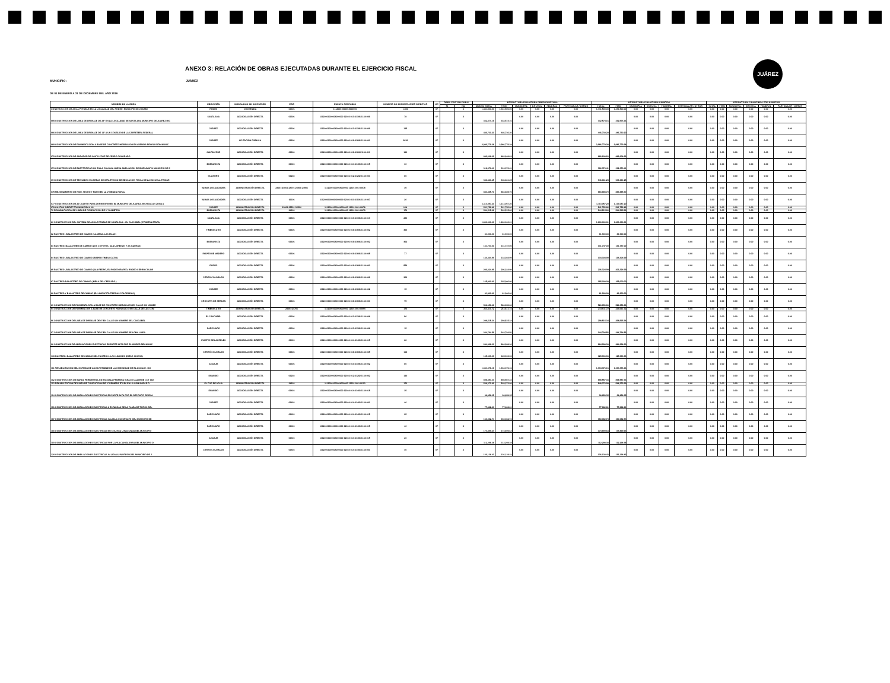ANEXO 3: RELACIÓN DE OBRAS EJECUTADAS DURANTE EL EJERCICIO FISCAL
MUNICIPIO: JUÁREZ
DE 01 DE ENERO A 31 DE DICIEMBRE DEL AÑO 2019
JUÁREZ
| NOMBRE DE LA OBRA | UBICACIÓN | MODALIDAD DE EJECUCIÓN | COG | CUENTA CONTABLE | NÚMERO DE BENEFICIARIOS DIRECTAS | UR | OBRA CAPITALIZABLE | | ESTRUCTURA FINANCIERA PRESUPUESTADA | | | | | | ESTRUCTURA FINANCIERA EJERCIDA | | | | | | ESTRUCTURA FINANCIERA POR EJERCER | | | | | |
| --- | --- | --- | --- | --- | --- | --- | --- | --- | --- | --- | --- | --- | --- | --- | --- | --- | --- | --- | --- | --- | --- | --- | --- | --- | --- | --- |
| | | | | | | | SI | NO | MONTO TOTAL | FISM | MUNICIPAL | ESTATAL | FEDERAL | PARTICULAR / OTROS | TOTAL | FISM | MUNICIPAL | ESTATAL | FEDERAL | PARTICULAR / OTROS | TOTAL | FISM | MUNICIPAL | ESTATAL | FEDERAL | PARTICULAR / OTROS |
| CONSTRUCCION DE AGUA POTABLE EN LA LOCALIDAD DEL RODEO, MUNICIPIO DE JUAREZ | RODEO | CONVENIDA | 61306 | 11120001000004000000 | 1,500 | 07 | | X | 1,441,500.00 | 1,441,500.00 | 0.00 | 0.00 | 0.00 | 0.00 | 1,441,500.00 | 1,441,500.00 | 0.00 | 0.00 | 0.00 | 0.00 | 0.00 | 0.00 | 0.00 | 0.00 | 0.00 | 0.00 |
| 065 CONSTRUCCION DE LINEA DE DRENAJE DE 24" EN LA LOCALIDAD DE SANTA ANA MUNICIPIO DE JUAREZ MIC | SANTA ANA | ADJUDICACIÓN DIRECTA | 61306 | 11120001000004000000 12303-013-61306 1134-006 | 78 | 07 | | X | 332,574.16 | 332,574.16 | 0.00 | 0.00 | 0.00 | 0.00 | 332,574.16 | 332,574.16 | 0.00 | 0.00 | 0.00 | 0.00 | 0.00 | 0.00 | 0.00 | 0.00 | 0.00 | 0.00 |
| 066 CONSTRUCCION DE LINEA DE DRENAJE DE 12" A UN COSTADO DE LA CARRETERA FEDERAL | JUÁREZ | ADJUDICACIÓN DIRECTA | 61306 | 11120001000004000000 12303-013-61306 1134-006 | 125 | 07 | | X | 446,730.20 | 446,730.20 | 0.00 | 0.00 | 0.00 | 0.00 | 446,730.20 | 446,730.20 | 0.00 | 0.00 | 0.00 | 0.00 | 0.00 | 0.00 | 0.00 | 0.00 | 0.00 | 0.00 |
| 069 CONSTRUCCION DE PAVIMENTACION A BASE DE CONCRETO HIDRAULICO EN AVENIDA REVOLUCIÓN MUNIC | JUÁREZ | LICITACIÓN PÚBLICA | 61606 | 11120001000004000000 12306-016-61606 1134-001 | 3639 | 07 | | X | 2,986,779.28 | 2,986,779.28 | 0.00 | 0.00 | 0.00 | 0.00 | 2,986,779.28 | 2,986,779.28 | 0.00 | 0.00 | 0.00 | 0.00 | 0.00 | 0.00 | 0.00 | 0.00 | 0.00 | 0.00 |
| 072 CONSTRUCCION DE ANDADOR DE SANTA CRUZ DE CERRO COLORADO | SANTA CRUZ | ADJUDICACIÓN DIRECTA | 61606 | 11120001000004000000 12306-016-61606 1134-011 | 180 | 07 | | X | 882,608.62 | 882,608.62 | 0.00 | 0.00 | 0.00 | 0.00 | 882,608.62 | 882,608.62 | 0.00 | 0.00 | 0.00 | 0.00 | 0.00 | 0.00 | 0.00 | 0.00 | 0.00 | 0.00 |
| 073 CONSTRUCCION DE ELECTRIFICACION EN LA COLONIA NUEVA AMPLIACION DE BUENAVISTA MUNICIPIO DE J | BUENAVISTA | ADJUDICACIÓN DIRECTA | 61403 | 11120001000004000000 12304-014-61403 1134-015 | 30 | 07 | | X | 312,370.41 | 312,370.41 | 0.00 | 0.00 | 0.00 | 0.00 | 312,370.41 | 312,370.41 | 0.00 | 0.00 | 0.00 | 0.00 | 0.00 | 0.00 | 0.00 | 0.00 | 0.00 | 0.00 |
| 074 CONSTRUCCION DE TECHADOS EN AREAS DE IMPARTICION DE EDUCACION FISICA DE LA ESCUELA PRIMAR | GUANORO | ADJUDICACIÓN DIRECTA | 61202 | 11120001000004000000 12302-012-61202 1134-001 | 80 | 07 | | X | 946,881.25 | 946,881.25 | 0.00 | 0.00 | 0.00 | 0.00 | 946,881.25 | 946,881.25 | 0.00 | 0.00 | 0.00 | 0.00 | 0.00 | 0.00 | 0.00 | 0.00 | 0.00 | 0.00 |
| 075 MEJORAMIENTO DE PISO, TECHO Y MURO EN LA VIVIENDA RURAL | VARIAS LOCALIDADES | ADMINISTRACIÓN DIRECTA | 24101-24601-24701-24801-24901 | 11120001000004000000 12301-001-00078 | 35 | 07 | | X | 883,885.70 | 883,885.70 | 0.00 | 0.00 | 0.00 | 0.00 | 883,885.70 | 883,885.70 | 0.00 | 0.00 | 0.00 | 0.00 | 0.00 | 0.00 | 0.00 | 0.00 | 0.00 | 0.00 |
| 077 CONSTRUCCION DE 20 CUARTO PARA DORMITORIO EN EL MUNICIPIO DE JUAREZ, MICHOACAN ZONA A | VARIAS LOCALIDADES | ADJUDICACIÓN DIRECTA | 61106 | 11120001000004000000 12301-011-61106 1134-007 | 20 | 07 | | X | 1,113,057.20 | 1,113,057.20 | 0.00 | 0.00 | 0.00 | 0.00 | 1,113,057.20 | 1,113,057.20 | 0.00 | 0.00 | 0.00 | 0.00 | 0.00 | 0.00 | 0.00 | 0.00 | 0.00 | 0.00 |
| 078 GASTOS INDIRECTOS MUNICIPAL 3% | JUÁREZ | ADMINISTRACIÓN DIRECTA | 33602-35501-35504 | 11120001000004000000 12301-001-00078 | N/A | 07 | | X | 541,756.86 | 541,756.86 | 0.00 | 0.00 | 0.00 | 0.00 | 541,756.86 | 541,756.86 | 0.00 | 0.00 | 0.00 | 0.00 | 0.00 | 0.00 | 0.00 | 0.00 | 0.00 | 0.00 |
| 79 REHABILITACION DE LINEA DE CONDUCCION DE 3" DIAMETRO | BUENAVISTA | ADMINISTRACIÓN DIRECTA | 24602 | 11120001000004000000 12301-001-00079 | 176 | 07 | | X | 544,515.66 | 544,515.66 | 0.00 | 0.00 | 0.00 | 0.00 | 544,515.66 | 544,515.66 | 0.00 | 0.00 | 0.00 | 0.00 | 0.00 | 0.00 | 0.00 | 0.00 | 0.00 | 0.00 |
| 80 CONSTRUCCION DEL SISTEMA DE AGUA POTABLE DE SANTA ANA - EL CASCABEL ( PRIMERA ETAPA) | SANTA ANA | ADJUDICACIÓN DIRECTA | 61306 | 11120001000004000000 12303-013-61306 1134-013 | 230 | 07 | | X | 1,800,000.01 | 1,800,000.01 | 0.00 | 0.00 | 0.00 | 0.00 | 1,800,000.01 | 1,800,000.01 | 0.00 | 0.00 | 0.00 | 0.00 | 0.00 | 0.00 | 0.00 | 0.00 | 0.00 | 0.00 |
| 82 RASTREO , BALASTREO DE CAMINO (LA MESA, LAS PILAS) | TIMBUSCATIO | ADJUDICACIÓN DIRECTA | 61606 | 11120001000004000000 12306-016-61606 1134-002 | 463 | 07 | | X | 81,900.00 | 81,900.00 | 0.00 | 0.00 | 0.00 | 0.00 | 81,900.00 | 81,900.00 | 0.00 | 0.00 | 0.00 | 0.00 | 0.00 | 0.00 | 0.00 | 0.00 | 0.00 | 0.00 |
| 83 RASTREO, BALASTREO DE CAMINO (LOS COYOTES, SAN LORENZO Y AS GARRAS) | BUENAVISTA | ADJUDICACIÓN DIRECTA | 61606 | 11120001000004000000 12306-016-61606 1134-002 | 402 | 07 | | X | 131,747.00 | 131,747.00 | 0.00 | 0.00 | 0.00 | 0.00 | 131,747.00 | 131,747.00 | 0.00 | 0.00 | 0.00 | 0.00 | 0.00 | 0.00 | 0.00 | 0.00 | 0.00 | 0.00 |
| 84 RASTREO , BALASTREO DE CAMINO (IRAPEO-TIMBUSCATIO) | IRAPEO DE MADERO | ADJUDICACIÓN DIRECTA | 61606 | 11120001000004000000 12306-016-61606 1134-005 | 77 | 07 | | X | 134,304.99 | 134,304.99 | 0.00 | 0.00 | 0.00 | 0.00 | 134,304.99 | 134,304.99 | 0.00 | 0.00 | 0.00 | 0.00 | 0.00 | 0.00 | 0.00 | 0.00 | 0.00 | 0.00 |
| 85 RASTREO , BALASTREO DE CAMINO (SAN PEDRO, EL RODEO-IRAPEO, RODEO-CERRO COLOR | RODEO | ADJUDICACIÓN DIRECTA | 61606 | 11120001000004000000 12306-016-61606 1134-002 | 559 | 07 | | X | 206,324.99 | 206,324.99 | 0.00 | 0.00 | 0.00 | 0.00 | 206,324.99 | 206,324.99 | 0.00 | 0.00 | 0.00 | 0.00 | 0.00 | 0.00 | 0.00 | 0.00 | 0.00 | 0.00 |
| 87 RASTREO BALASTREO DE CAMINO ( MESA DEL CERCADO ) | CERRO COLORADO | ADJUDICACIÓN DIRECTA | 61606 | 11120001000004000000 12306-016-61606 1134-002 | 306 | 07 | | X | 165,000.00 | 165,000.00 | 0.00 | 0.00 | 0.00 | 0.00 | 165,000.00 | 165,000.00 | 0.00 | 0.00 | 0.00 | 0.00 | 0.00 | 0.00 | 0.00 | 0.00 | 0.00 | 0.00 |
| 88 RASTREO Y BALASTREO DE CAMINO (EL LIMONCITO-TIERRAS COLORADAS) | JUÁREZ | ADJUDICACIÓN DIRECTA | 61606 | 11120001000004000000 12306-016-61606 1134-002 | 15 | 07 | | X | 81,900.00 | 81,900.00 | 0.00 | 0.00 | 0.00 | 0.00 | 81,900.00 | 81,900.00 | 0.00 | 0.00 | 0.00 | 0.00 | 0.00 | 0.00 | 0.00 | 0.00 | 0.00 | 0.00 |
| 89 CONSTRUCCION DE PAVIMENTACION A BASE DE CONCRETO HIDRAULICO EN CALLE SIN NOMBR | CROCUTIN DE SERDAN | ADJUDICACIÓN DIRECTA | 61606 | 11120001000004000000 12306-016-61606 1134-001 | 75 | 07 | | X | 528,656.66 | 528,656.66 | 0.00 | 0.00 | 0.00 | 0.00 | 528,656.66 | 528,656.66 | 0.00 | 0.00 | 0.00 | 0.00 | 0.00 | 0.00 | 0.00 | 0.00 | 0.00 | 0.00 |
| 94 CONSTRUCCION DE PAVIMENCION A BASE DE CONCRETO HIDRAULICO EN CALLE DE LAS COM | TIMBUSCATIO | ADMINISTRACIÓN DIRECTA | 24201-24701 | 11120001000004000000 12301-001-00094 | 170 | 07 | | X | 213,611.72 | 213,611.72 | 0.00 | 0.00 | 0.00 | 0.00 | 213,611.72 | 213,611.72 | 0.00 | 0.00 | 0.00 | 0.00 | 0.00 | 0.00 | 0.00 | 0.00 | 0.00 | 0.00 |
| 96 CONSTRUCCION DE LINEA DE DRENAJE DE 6" EN CALLE SIN NOMBRE DEL CASCABEL | EL CASCABEL | ADJUDICACIÓN DIRECTA | 61306 | 11120001000004000000 12303-013-61306 1134-008 | 50 | 07 | | X | 298,515.34 | 298,515.34 | 0.00 | 0.00 | 0.00 | 0.00 | 298,515.34 | 298,515.34 | 0.00 | 0.00 | 0.00 | 0.00 | 0.00 | 0.00 | 0.00 | 0.00 | 0.00 | 0.00 |
| 97 CONSTRUCCION DE LINEA DE DRENAJE DE 8" EN CALLE SIN NOMBRE DE LOMA LINDA | PARICUARO | ADJUDICACIÓN DIRECTA | 61306 | 11120001000004000000 12303-013-61306 1134-008 | 15 | 07 | | X | 244,794.56 | 244,794.56 | 0.00 | 0.00 | 0.00 | 0.00 | 244,794.56 | 244,794.56 | 0.00 | 0.00 | 0.00 | 0.00 | 0.00 | 0.00 | 0.00 | 0.00 | 0.00 | 0.00 |
| 98 CONSTRUCCION DE AMPLIACIONES ELECTRICAS EN PARTE ALTA POR EL KINDER DEL MUNIC | PUERTO DE LAURELES | ADJUDICACIÓN DIRECTA | 61403 | 11120001000004000000 12304-014-61403 1134-015 | 28 | 07 | | X | 284,998.30 | 284,998.30 | 0.00 | 0.00 | 0.00 | 0.00 | 284,998.30 | 284,998.30 | 0.00 | 0.00 | 0.00 | 0.00 | 0.00 | 0.00 | 0.00 | 0.00 | 0.00 | 0.00 |
| 109 RASTREO, BALASTREO DE CAMINO DEL PANTEON - LOS LIMONES (DIEGO CHICOS) | CERRÓ COLORADO | ADJUDICACIÓN DIRECTA | 61606 | 11120001000004000000 12306-016-61606 1134-005 | 118 | 07 | | X | 125,999.99 | 125,999.99 | 0.00 | 0.00 | 0.00 | 0.00 | 125,999.99 | 125,999.99 | 0.00 | 0.00 | 0.00 | 0.00 | 0.00 | 0.00 | 0.00 | 0.00 | 0.00 | 0.00 |
| 111 REHABILITACION DEL SISTEMA DE AGUA POTABLE DE LA COMUNIDAD DE EL AGUAJE , MU | AGUAJE | ADJUDICACIÓN DIRECTA | 61306 | 11120001000004000000 12303-013-61306 1134-002 | 80 | 07 | | X | 1,334,376.16 | 1,334,376.16 | 0.00 | 0.00 | 0.00 | 0.00 | 1,334,376.16 | 1,334,376.16 | 0.00 | 0.00 | 0.00 | 0.00 | 0.00 | 0.00 | 0.00 | 0.00 | 0.00 | 0.00 |
| 112 CONSTRUCCION DE BARDA PERIMETRAL EN ESCUELA PRIMARIA IGNACIO ALLENDE CCT 16D | ENANDIO | ADJUDICACIÓN DIRECTA | 61202 | 11120001000004000000 12302-012-61202 1134-002 | 120 | 07 | | X | 898,557.33 | 898,557.33 | 0.00 | 0.00 | 0.00 | 0.00 | 898,557.33 | 898,557.33 | 0.00 | 0.00 | 0.00 | 0.00 | 0.00 | 0.00 | 0.00 | 0.00 | 0.00 | 0.00 |
| 113 REHABILITACION DE LINEA DE CONDUCCION DE 2" PRIMERA ETAPA EN LA COMUNIDAD D | EL OJO DE AGUA | ADMINISTRACIÓN DIRECTA | 24602 | 11120001000004000000 12301-001-00113 | 170 | 07 | | X | 548,372.99 | 548,372.99 | 0.00 | 0.00 | 0.00 | 0.00 | 548,372.99 | 548,372.99 | 0.00 | 0.00 | 0.00 | 0.00 | 0.00 | 0.00 | 0.00 | 0.00 | 0.00 | 0.00 |
| 114 CONSTRUCCION DE AMPLIACIONES ELECTRICAS EN PARTE ALTA POR EL DEPOSITO DE ENA | ENANDIO | ADJUDICACIÓN DIRECTA | 61403 | 11120001000004000000 12304-014-61403 1134-015 | 35 | 07 | | X | 98,858.35 | 98,858.35 | 0.00 | 0.00 | 0.00 | 0.00 | 98,858.35 | 98,858.35 | 0.00 | 0.00 | 0.00 | 0.00 | 0.00 | 0.00 | 0.00 | 0.00 | 0.00 | 0.00 |
| 116 CONSTRUCCION DE AMPLIACIONES ELECTRICAS A ESPALDAS DE LA PLAZA DE TOROS DEL | JUÁREZ | ADJUDICACIÓN DIRECTA | 61403 | 11120001000004000000 12304-014-61403 1134-001 | 40 | 07 | | X | 77,882.81 | 77,882.81 | 0.00 | 0.00 | 0.00 | 0.00 | 77,882.81 | 77,882.81 | 0.00 | 0.00 | 0.00 | 0.00 | 0.00 | 0.00 | 0.00 | 0.00 | 0.00 | 0.00 |
| 117 CONSTRUCCION DE AMPLIACIONES ELECTRICAS SALIDA A SUSUPUATO DEL MUNICIPIO DE | PARICUARO | ADJUDICACIÓN DIRECTA | 61403 | 11120001000004000000 12304-014-61403 1134-015 | 25 | 07 | | X | 160,082.74 | 160,082.74 | 0.00 | 0.00 | 0.00 | 0.00 | 160,082.74 | 160,082.74 | 0.00 | 0.00 | 0.00 | 0.00 | 0.00 | 0.00 | 0.00 | 0.00 | 0.00 | 0.00 |
| 118 CONSTRUCCION DE AMPLIACIONES ELECTRICAS EN COLONIA LOMA LINDA DEL MUNICIPIO | PARICUARO | ADJUDICACIÓN DIRECTA | 61403 | 11120001000004000000 12304-014-61403 1134-015 | 40 | 07 | | X | 174,899.64 | 174,899.64 | 0.00 | 0.00 | 0.00 | 0.00 | 174,899.64 | 174,899.64 | 0.00 | 0.00 | 0.00 | 0.00 | 0.00 | 0.00 | 0.00 | 0.00 | 0.00 | 0.00 |
| 119 CONSTRUCCION DE AMPLIACIONES ELECTRICAS POR LA VULCANIZADORA DEL MUNICIPIO D | AGUAJE | ADJUDICACIÓN DIRECTA | 61403 | 11120001000004000000 12304-014-61403 1134-015 | 20 | 07 | | X | 112,298.38 | 112,298.38 | 0.00 | 0.00 | 0.00 | 0.00 | 112,298.38 | 112,298.38 | 0.00 | 0.00 | 0.00 | 0.00 | 0.00 | 0.00 | 0.00 | 0.00 | 0.00 | 0.00 |
| 120 CONSTRUCCION DE AMPLIACIONES ELECTRICAS SALIDA AL PANTEON DEL MUNICIPIO DE J | CERRO COLORADO | ADJUDICACIÓN DIRECTA | 61403 | 11120001000004000000 12304-014-61403 1134-001 | 40 | 07 | | X | 136,138.43 | 136,138.43 | 0.00 | 0.00 | 0.00 | 0.00 | 136,138.43 | 136,138.43 | 0.00 | 0.00 | 0.00 | 0.00 | 0.00 | 0.00 | 0.00 | 0.00 | 0.00 | 0.00 |